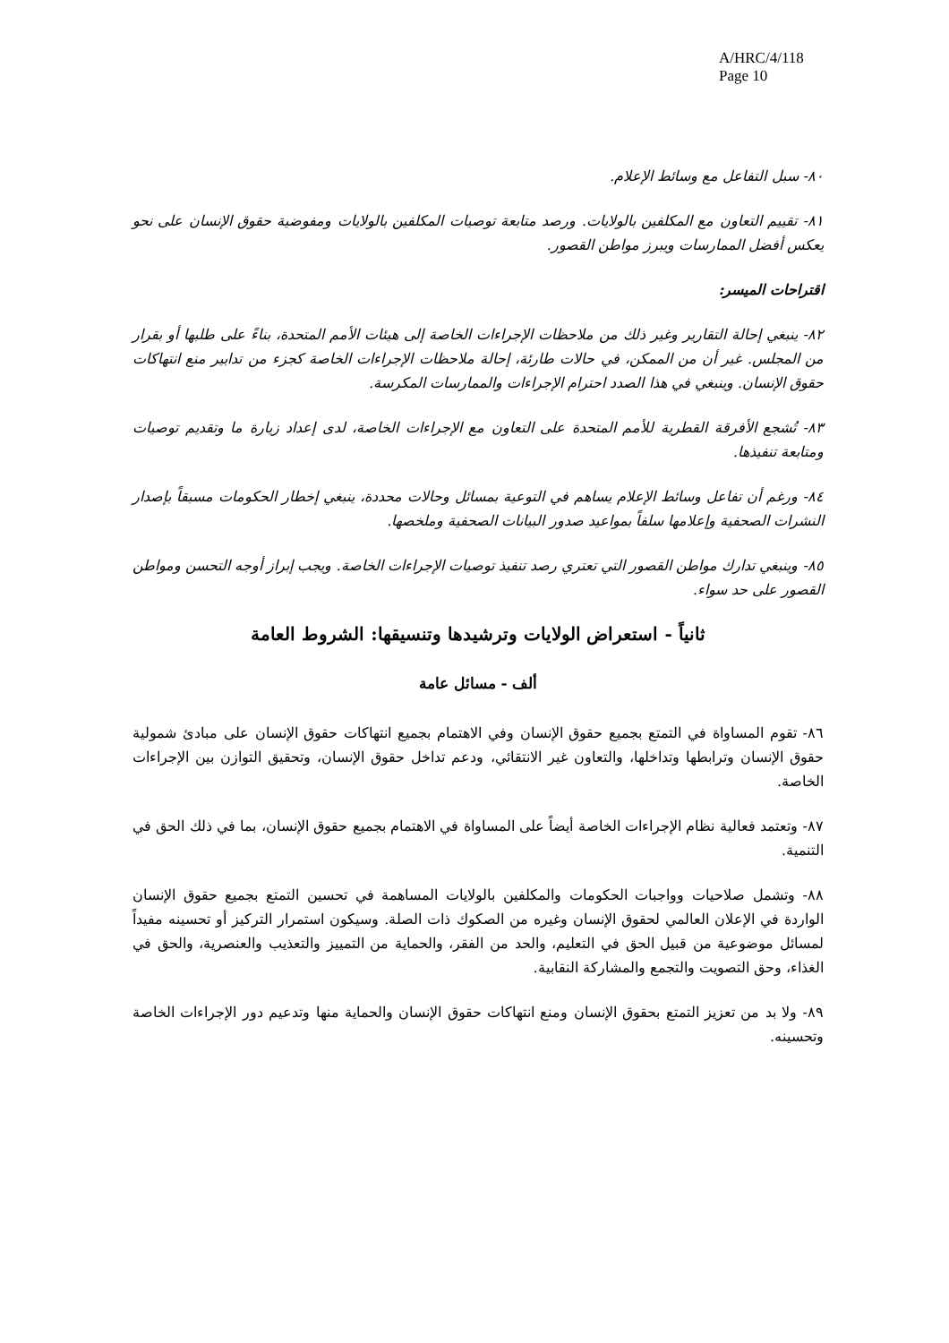A/HRC/4/118
Page 10
٨٠- سبل التفاعل مع وسائط الإعلام.
٨١- تقييم التعاون مع المكلفين بالولايات. ورصد متابعة توصيات المكلفين بالولايات ومفوضية حقوق الإنسان على نحو يعكس أفضل الممارسات ويبرز مواطن القصور.
اقتراحات الميسر:
٨٢- ينبغي إحالة التقارير وغير ذلك من ملاحظات الإجراءات الخاصة إلى هيئات الأمم المتحدة، بناءً على طلبها أو بقرار من المجلس. غير أن من الممكن، في حالات طارئة، إحالة ملاحظات الإجراءات الخاصة كجزء من تدابير منع انتهاكات حقوق الإنسان. وينبغي في هذا الصدد احترام الإجراءات والممارسات المكرسة.
٨٣- تُشجع الأفرقة القطرية للأمم المتحدة على التعاون مع الإجراءات الخاصة، لدى إعداد زيارة ما وتقديم توصيات ومتابعة تنفيذها.
٨٤- ورغم أن تفاعل وسائط الإعلام يساهم في التوعية بمسائل وحالات محددة، ينبغي إخطار الحكومات مسبقاً بإصدار النشرات الصحفية وإعلامها سلفاً بمواعيد صدور البيانات الصحفية وملخصها.
٨٥- وينبغي تدارك مواطن القصور التي تعتري رصد تنفيذ توصيات الإجراءات الخاصة. ويجب إبراز أوجه التحسن ومواطن القصور على حد سواء.
ثانياً - استعراض الولايات وترشيدها وتنسيقها: الشروط العامة
ألف - مسائل عامة
٨٦- تقوم المساواة في التمتع بجميع حقوق الإنسان وفي الاهتمام بجميع انتهاكات حقوق الإنسان على مبادئ شمولية حقوق الإنسان وترابطها وتداخلها، والتعاون غير الانتقائي، ودعم تداخل حقوق الإنسان، وتحقيق التوازن بين الإجراءات الخاصة.
٨٧- وتعتمد فعالية نظام الإجراءات الخاصة أيضاً على المساواة في الاهتمام بجميع حقوق الإنسان، بما في ذلك الحق في التنمية.
٨٨- وتشمل صلاحيات وواجبات الحكومات والمكلفين بالولايات المساهمة في تحسين التمتع بجميع حقوق الإنسان الواردة في الإعلان العالمي لحقوق الإنسان وغيره من الصكوك ذات الصلة. وسيكون استمرار التركيز أو تحسينه مفيداً لمسائل موضوعية من قبيل الحق في التعليم، والحد من الفقر، والحماية من التمييز والتعذيب والعنصرية، والحق في الغذاء، وحق التصويت والتجمع والمشاركة النقابية.
٨٩- ولا بد من تعزيز التمتع بحقوق الإنسان ومنع انتهاكات حقوق الإنسان والحماية منها وتدعيم دور الإجراءات الخاصة وتحسينه.